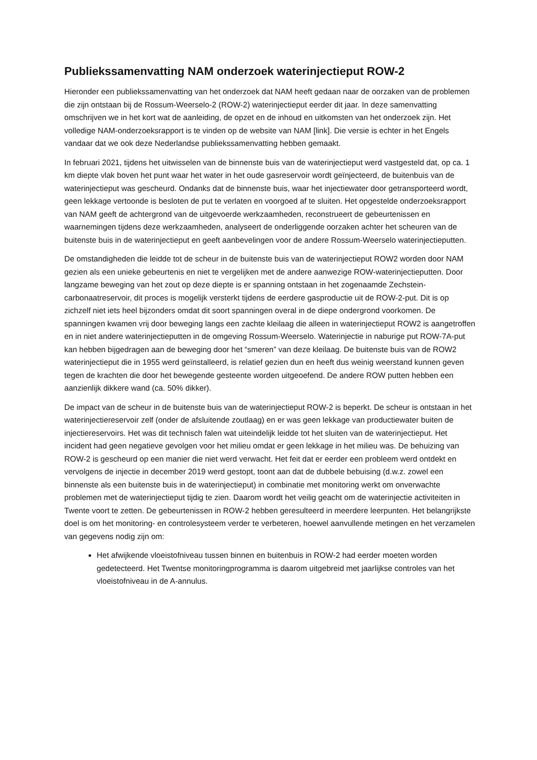Publiekssamenvatting NAM onderzoek waterinjectieput ROW-2
Hieronder een publiekssamenvatting van het onderzoek dat NAM heeft gedaan naar de oorzaken van de problemen die zijn ontstaan bij de Rossum-Weerselo-2 (ROW-2) waterinjectieput eerder dit jaar. In deze samenvatting omschrijven we in het kort wat de aanleiding, de opzet en de inhoud en uitkomsten van het onderzoek zijn. Het volledige NAM-onderzoeksrapport is te vinden op de website van NAM [link]. Die versie is echter in het Engels vandaar dat we ook deze Nederlandse publiekssamenvatting hebben gemaakt.
In februari 2021, tijdens het uitwisselen van de binnenste buis van de waterinjectieput werd vastgesteld dat, op ca. 1 km diepte vlak boven het punt waar het water in het oude gasreservoir wordt geïnjecteerd, de buitenbuis van de waterinjectieput was gescheurd. Ondanks dat de binnenste buis, waar het injectiewater door getransporteerd wordt, geen lekkage vertoonde is besloten de put te verlaten en voorgoed af te sluiten. Het opgestelde onderzoeksrapport van NAM geeft de achtergrond van de uitgevoerde werkzaamheden, reconstrueert de gebeurtenissen en waarnemingen tijdens deze werkzaamheden, analyseert de onderliggende oorzaken achter het scheuren van de buitenste buis in de waterinjectieput en geeft aanbevelingen voor de andere Rossum-Weerselo waterinjectieputten.
De omstandigheden die leidde tot de scheur in de buitenste buis van de waterinjectieput ROW2 worden door NAM gezien als een unieke gebeurtenis en niet te vergelijken met de andere aanwezige ROW-waterinjectieputten. Door langzame beweging van het zout op deze diepte is er spanning ontstaan in het zogenaamde Zechstein-carbonaatreservoir, dit proces is mogelijk versterkt tijdens de eerdere gasproductie uit de ROW-2-put. Dit is op zichzelf niet iets heel bijzonders omdat dit soort spanningen overal in de diepe ondergrond voorkomen. De spanningen kwamen vrij door beweging langs een zachte kleilaag die alleen in waterinjectieput ROW2 is aangetroffen en in niet andere waterinjectieputten in de omgeving Rossum-Weerselo. Waterinjectie in naburige put ROW-7A-put kan hebben bijgedragen aan de beweging door het “smeren” van deze kleilaag. De buitenste buis van de ROW2 waterinjectieput die in 1955 werd geïnstalleerd, is relatief gezien dun en heeft dus weinig weerstand kunnen geven tegen de krachten die door het bewegende gesteente worden uitgeoefend. De andere ROW putten hebben een aanzienlijk dikkere wand (ca. 50% dikker).
De impact van de scheur in de buitenste buis van de waterinjectieput ROW-2 is beperkt. De scheur is ontstaan in het waterinjectiereservoir zelf (onder de afsluitende zoutlaag) en er was geen lekkage van productiewater buiten de injectiereservoirs. Het was dit technisch falen wat uiteindelijk leidde tot het sluiten van de waterinjectieput. Het incident had geen negatieve gevolgen voor het milieu omdat er geen lekkage in het milieu was. De behuizing van ROW-2 is gescheurd op een manier die niet werd verwacht. Het feit dat er eerder een probleem werd ontdekt en vervolgens de injectie in december 2019 werd gestopt, toont aan dat de dubbele bebuising (d.w.z. zowel een binnenste als een buitenste buis in de waterinjectieput) in combinatie met monitoring werkt om onverwachte problemen met de waterinjectieput tijdig te zien. Daarom wordt het veilig geacht om de waterinjectie activiteiten in Twente voort te zetten. De gebeurtenissen in ROW-2 hebben geresulteerd in meerdere leerpunten. Het belangrijkste doel is om het monitoring- en controlesysteem verder te verbeteren, hoewel aanvullende metingen en het verzamelen van gegevens nodig zijn om:
Het afwijkende vloeistofniveau tussen binnen en buitenbuis in ROW-2 had eerder moeten worden gedetecteerd. Het Twentse monitoringprogramma is daarom uitgebreid met jaarlijkse controles van het vloeistofniveau in de A-annulus.